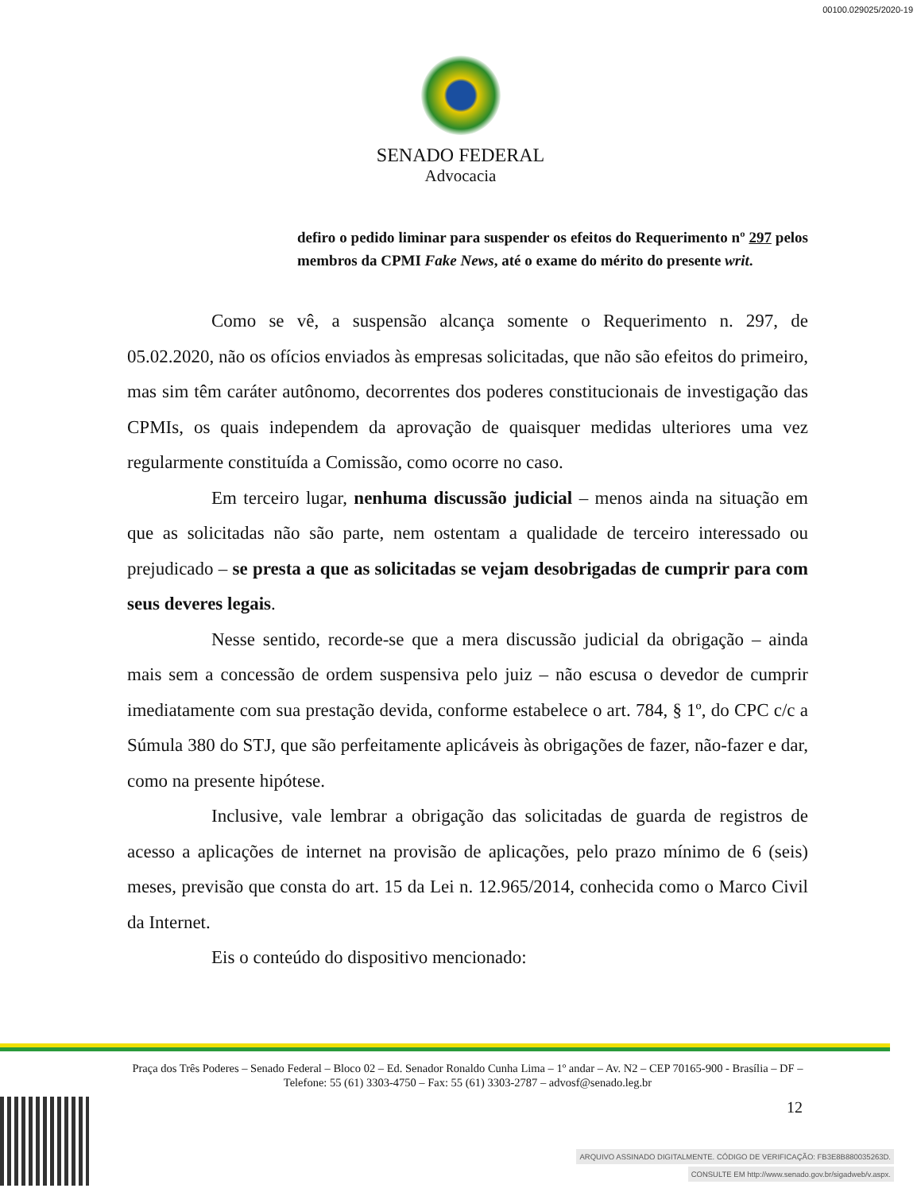00100.029025/2020-19
SENADO FEDERAL
Advocacia
defiro o pedido liminar para suspender os efeitos do Requerimento nº 297 pelos membros da CPMI Fake News, até o exame do mérito do presente writ.
Como se vê, a suspensão alcança somente o Requerimento n. 297, de 05.02.2020, não os ofícios enviados às empresas solicitadas, que não são efeitos do primeiro, mas sim têm caráter autônomo, decorrentes dos poderes constitucionais de investigação das CPMIs, os quais independem da aprovação de quaisquer medidas ulteriores uma vez regularmente constituída a Comissão, como ocorre no caso.
Em terceiro lugar, nenhuma discussão judicial – menos ainda na situação em que as solicitadas não são parte, nem ostentam a qualidade de terceiro interessado ou prejudicado – se presta a que as solicitadas se vejam desobrigadas de cumprir para com seus deveres legais.
Nesse sentido, recorde-se que a mera discussão judicial da obrigação – ainda mais sem a concessão de ordem suspensiva pelo juiz – não escusa o devedor de cumprir imediatamente com sua prestação devida, conforme estabelece o art. 784, § 1º, do CPC c/c a Súmula 380 do STJ, que são perfeitamente aplicáveis às obrigações de fazer, não-fazer e dar, como na presente hipótese.
Inclusive, vale lembrar a obrigação das solicitadas de guarda de registros de acesso a aplicações de internet na provisão de aplicações, pelo prazo mínimo de 6 (seis) meses, previsão que consta do art. 15 da Lei n. 12.965/2014, conhecida como o Marco Civil da Internet.
Eis o conteúdo do dispositivo mencionado:
Praça dos Três Poderes – Senado Federal – Bloco 02 – Ed. Senador Ronaldo Cunha Lima – 1º andar – Av. N2 – CEP 70165-900 - Brasília – DF – Telefone: 55 (61) 3303-4750 – Fax: 55 (61) 3303-2787 – advosf@senado.leg.br
12
ARQUIVO ASSINADO DIGITALMENTE. CÓDIGO DE VERIFICAÇÃO: FB3E8B880035263D.
CONSULTE EM http://www.senado.gov.br/sigadweb/v.aspx.